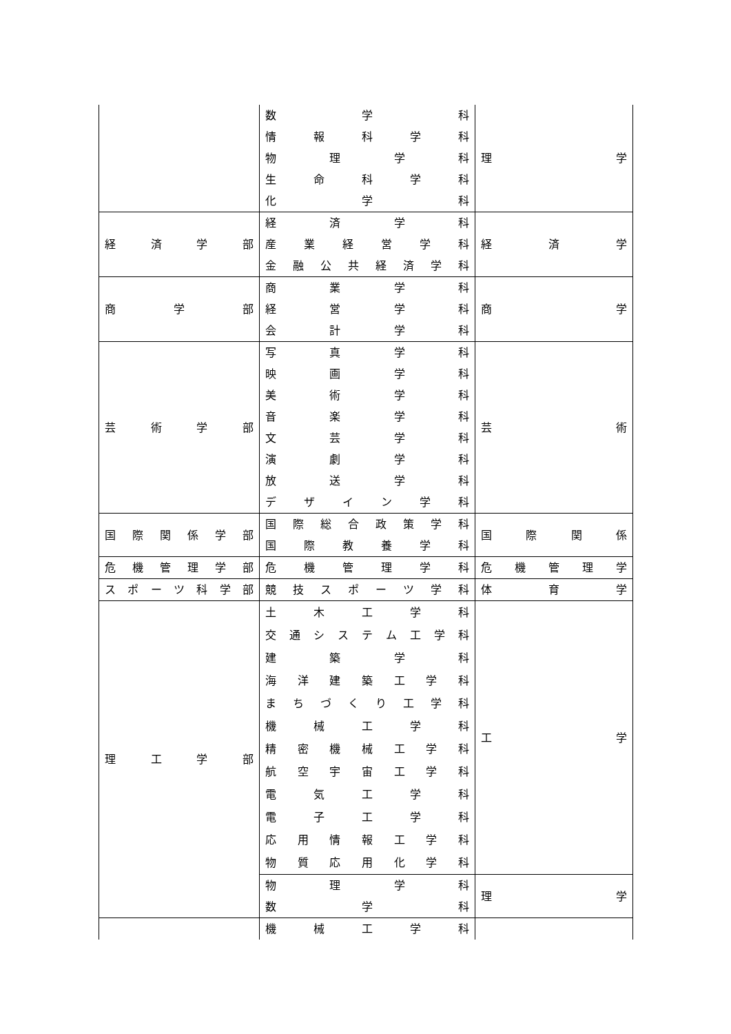| | 数 学 科 情 報 科 学 科 物 理 学 科 生 命 科 学 科 化 学 科 | 理 学 |
| 経 済 学 部 | 経 済 学 科 産 業 経 営 学 科 金 融 公 共 経 済 学 科 | 経 済 学 |
| 商 学 部 | 商 業 学 科 経 営 学 科 会 計 学 科 | 商 学 |
| 芸 術 学 部 | 写 真 学 科 映 画 学 科 美 術 学 科 音 楽 学 科 文 芸 学 科 演 劇 学 科 放 送 学 科 デ ザ イ ン 学 科 | 芸 術 |
| 国 際 関 係 学 部 | 国 際 総 合 政 策 学 科 国 際 教 養 学 科 | 国 際 関 係 |
| 危 機 管 理 学 部 | 危 機 管 理 学 科 | 危 機 管 理 学 |
| ス ポ ー ツ 科 学 部 | 競 技 ス ポ ー ツ 学 科 | 体 育 学 |
| 理 工 学 部 | 土 木 工 学 科 交 通 シ ス テ ム 工 学 科 建 築 学 科 海 洋 建 築 工 学 科 ま ち づ く り 工 学 科 機 械 工 学 科 精 密 機 械 工 学 科 航 空 宇 宙 工 学 科 電 気 工 学 科 電 子 工 学 科 応 用 情 報 工 学 科 物 質 応 用 化 学 科 | 工 学 |
| | 物 理 学 科 数 学 科 | 理 学 |
| | 機 械 工 学 科 | |